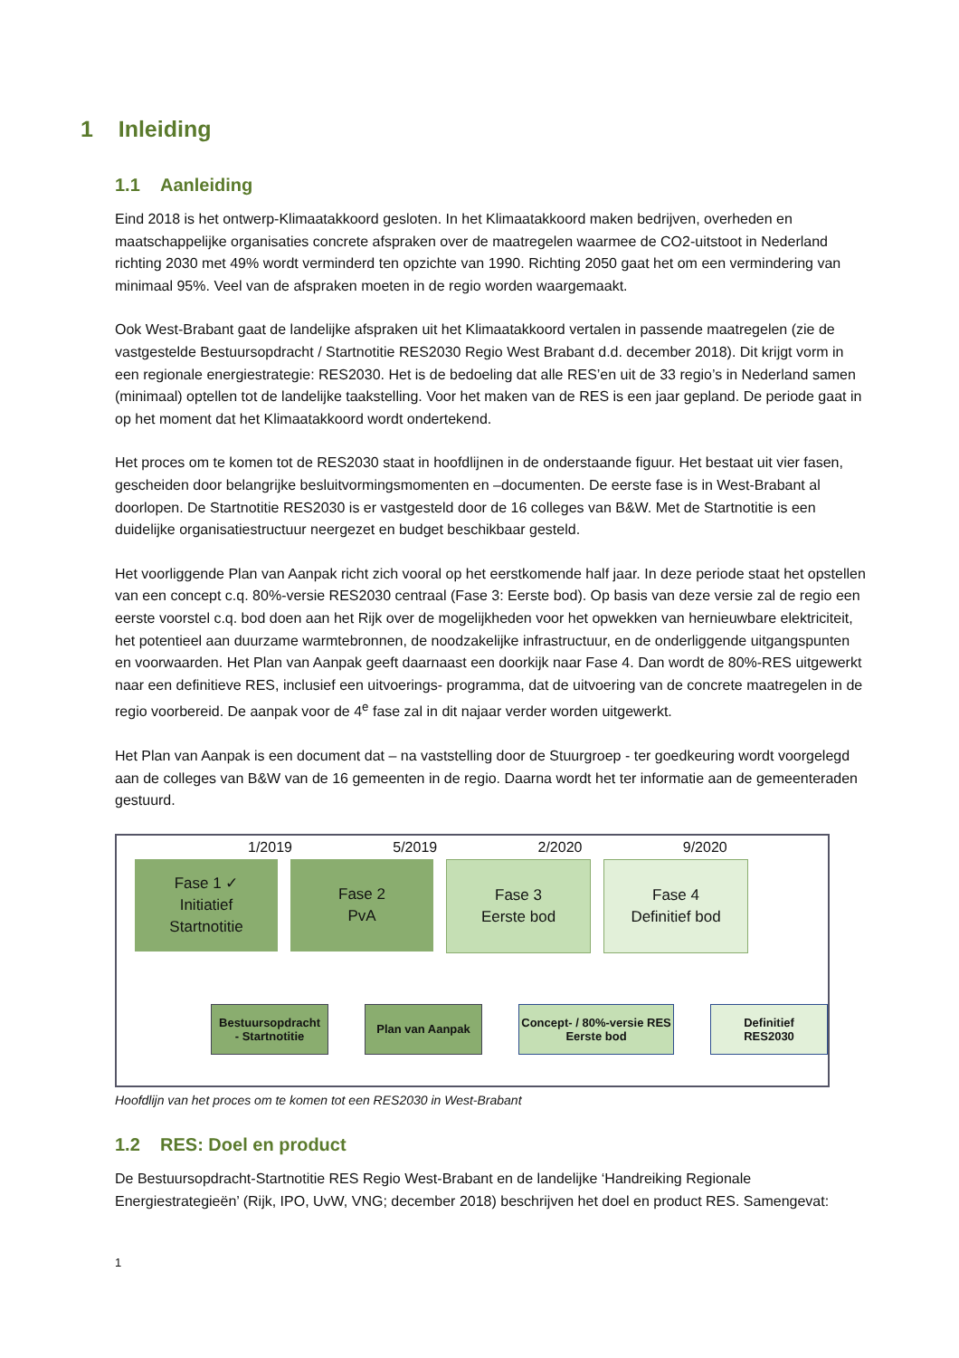1 Inleiding
1.1 Aanleiding
Eind 2018 is het ontwerp-Klimaatakkoord gesloten. In het Klimaatakkoord maken bedrijven, overheden en maatschappelijke organisaties concrete afspraken over de maatregelen waarmee de CO2-uitstoot in Nederland richting 2030 met 49% wordt verminderd ten opzichte van 1990. Richting 2050 gaat het om een vermindering van minimaal 95%. Veel van de afspraken moeten in de regio worden waargemaakt.
Ook West-Brabant gaat de landelijke afspraken uit het Klimaatakkoord vertalen in passende maatregelen (zie de vastgestelde Bestuursopdracht / Startnotitie RES2030 Regio West Brabant d.d. december 2018). Dit krijgt vorm in een regionale energiestrategie: RES2030. Het is de bedoeling dat alle RES’en uit de 33 regio’s in Nederland samen (minimaal) optellen tot de landelijke taakstelling. Voor het maken van de RES is een jaar gepland. De periode gaat in op het moment dat het Klimaatakkoord wordt ondertekend.
Het proces om te komen tot de RES2030 staat in hoofdlijnen in de onderstaande figuur. Het bestaat uit vier fasen, gescheiden door belangrijke besluitvormingsmomenten en –documenten. De eerste fase is in West-Brabant al doorlopen. De Startnotitie RES2030 is er vastgesteld door de 16 colleges van B&W. Met de Startnotitie is een duidelijke organisatiestructuur neergezet en budget beschikbaar gesteld.
Het voorliggende Plan van Aanpak richt zich vooral op het eerstkomende half jaar. In deze periode staat het opstellen van een concept c.q. 80%-versie RES2030 centraal (Fase 3: Eerste bod). Op basis van deze versie zal de regio een eerste voorstel c.q. bod doen aan het Rijk over de mogelijkheden voor het opwekken van hernieuwbare elektriciteit, het potentieel aan duurzame warmtebronnen, de noodzakelijke infrastructuur, en de onderliggende uitgangspunten en voorwaarden. Het Plan van Aanpak geeft daarnaast een doorkijk naar Fase 4. Dan wordt de 80%-RES uitgewerkt naar een definitieve RES, inclusief een uitvoerings- programma, dat de uitvoering van de concrete maatregelen in de regio voorbereid. De aanpak voor de 4<sup>e</sup> fase zal in dit najaar verder worden uitgewerkt.
Het Plan van Aanpak is een document dat – na vaststelling door de Stuurgroep - ter goedkeuring wordt voorgelegd aan de colleges van B&W van de 16 gemeenten in de regio. Daarna wordt het ter informatie aan de gemeenteraden gestuurd.
1/2019 5/2019 2/2020 9/2020
Fase 1 ✓
Initiatief
Startnotitie
Fase 2
PvA
Fase 3
Eerste bod
Fase 4
Definitief bod
Bestuursopdracht
- Startnotitie
Plan van Aanpak Concept- / 80%-versie RES
Eerste bod
Definitief
RES2030
Hoofdlijn van het proces om te komen tot een RES2030 in West-Brabant
1.2 RES: Doel en product
De Bestuursopdracht-Startnotitie RES Regio West-Brabant en de landelijke ‘Handreiking Regionale Energiestrategieën’ (Rijk, IPO, UvW, VNG; december 2018) beschrijven het doel en product RES. Samengevat:
1